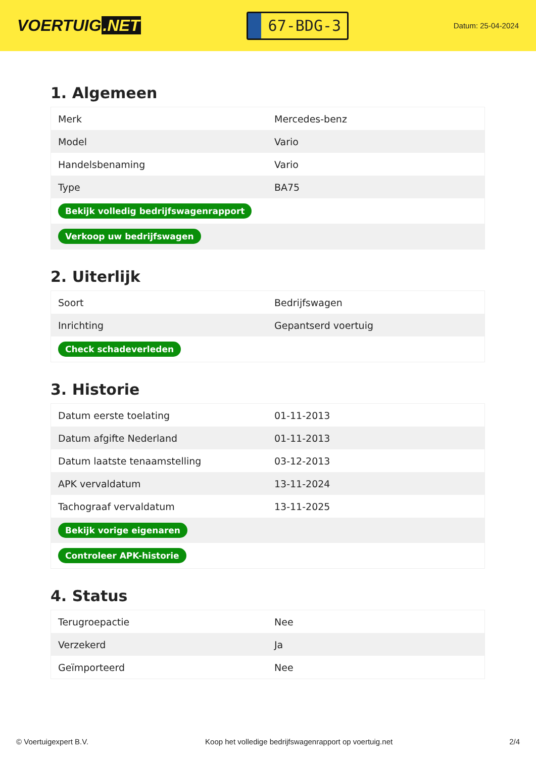VOERTUIG.NET
67-BDG-3
Datum: 25-04-2024
1. Algemeen
| Merk | Mercedes-benz |
| Model | Vario |
| Handelsbenaming | Vario |
| Type | BA75 |
| Bekijk volledig bedrijfswagenrapport | |
| Verkoop uw bedrijfswagen | |
2. Uiterlijk
| Soort | Bedrijfswagen |
| Inrichting | Gepantserd voertuig |
| Check schadeverleden | |
3. Historie
| Datum eerste toelating | 01-11-2013 |
| Datum afgifte Nederland | 01-11-2013 |
| Datum laatste tenaamstelling | 03-12-2013 |
| APK vervaldatum | 13-11-2024 |
| Tachograaf vervaldatum | 13-11-2025 |
| Bekijk vorige eigenaren | |
| Controleer APK-historie | |
4. Status
| Terugroepactie | Nee |
| Verzekerd | Ja |
| Geïmporteerd | Nee |
© Voertuigexpert B.V. Koop het volledige bedrijfswagenrapport op voertuig.net 2/4